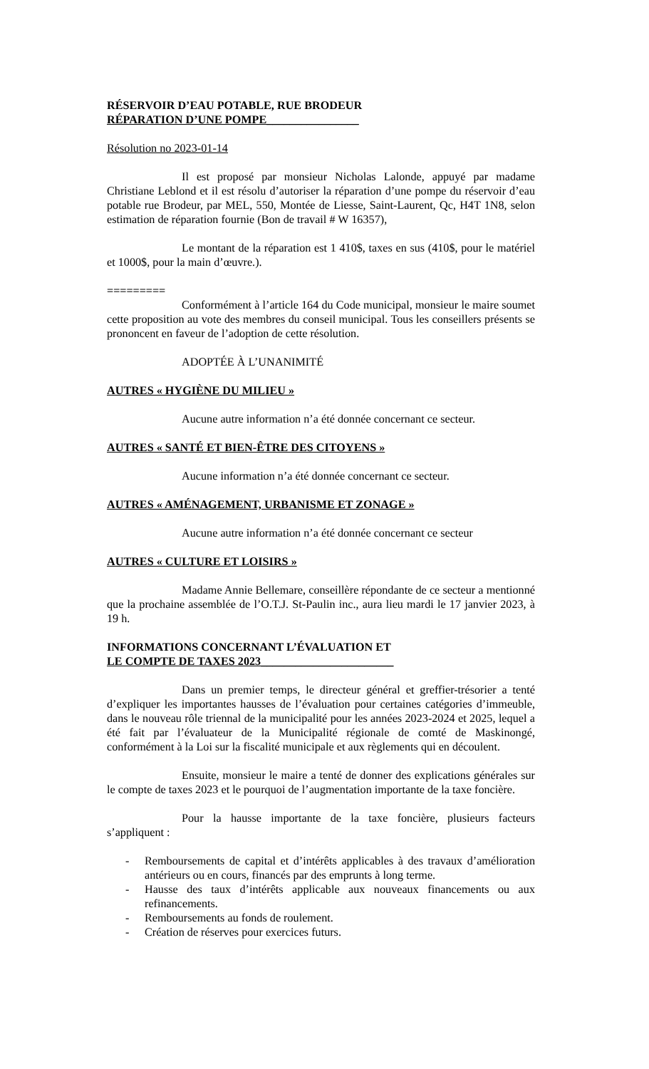RÉSERVOIR D’EAU POTABLE, RUE BRODEUR
RÉPARATION D’UNE POMPE________________
Résolution no 2023-01-14
Il est proposé par monsieur Nicholas Lalonde, appuyé par madame Christiane Leblond et il est résolu d’autoriser la réparation d’une pompe du réservoir d’eau potable rue Brodeur, par MEL, 550, Montée de Liesse, Saint-Laurent, Qc, H4T 1N8, selon estimation de réparation fournie (Bon de travail # W 16357),
Le montant de la réparation est 1 410$, taxes en sus (410$, pour le matériel et 1000$, pour la main d’œuvre.).
=========
Conformément à l’article 164 du Code municipal, monsieur le maire soumet cette proposition au vote des membres du conseil municipal. Tous les conseillers présents se prononcent en faveur de l’adoption de cette résolution.
ADOPTÉE À L’UNANIMITÉ
AUTRES « HYGIÈNE DU MILIEU »
Aucune autre information n’a été donnée concernant ce secteur.
AUTRES « SANTÉ ET BIEN-ÊTRE DES CITOYENS »
Aucune information n’a été donnée concernant ce secteur.
AUTRES « AMÉNAGEMENT, URBANISME ET ZONAGE »
Aucune autre information n’a été donnée concernant ce secteur
AUTRES « CULTURE ET LOISIRS »
Madame Annie Bellemare, conseillère répondante de ce secteur a mentionné que la prochaine assemblée de l’O.T.J. St-Paulin inc., aura lieu mardi le 17 janvier 2023, à 19 h.
INFORMATIONS CONCERNANT L’ÉVALUATION ET
LE COMPTE DE TAXES 2023_______________________
Dans un premier temps, le directeur général et greffier-trésorier a tenté d’expliquer les importantes hausses de l’évaluation pour certaines catégories d’immeuble, dans le nouveau rôle triennal de la municipalité pour les années 2023-2024 et 2025, lequel a été fait par l’évaluateur de la Municipalité régionale de comté de Maskinongé, conformément à la Loi sur la fiscalité municipale et aux règlements qui en découlent.
Ensuite, monsieur le maire a tenté de donner des explications générales sur le compte de taxes 2023 et le pourquoi de l’augmentation importante de la taxe foncière.
Pour la hausse importante de la taxe foncière, plusieurs facteurs s’appliquent :
- Remboursements de capital et d’intérêts applicables à des travaux d’amélioration antérieurs ou en cours, financés par des emprunts à long terme.
- Hausse des taux d’intérêts applicable aux nouveaux financements ou aux refinancements.
- Remboursements au fonds de roulement.
- Création de réserves pour exercices futurs.